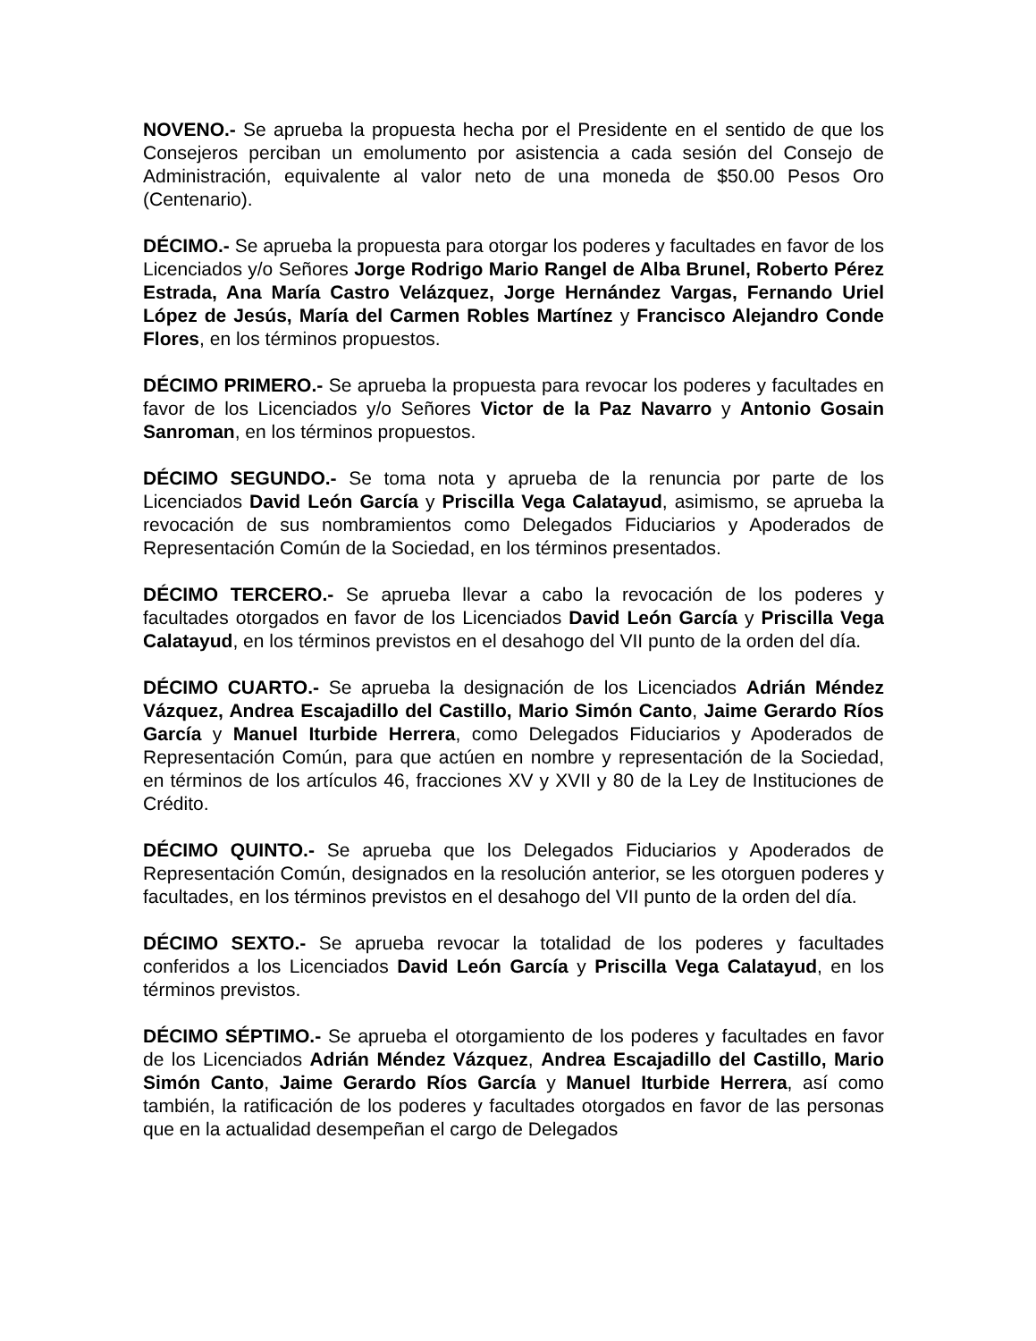NOVENO.- Se aprueba la propuesta hecha por el Presidente en el sentido de que los Consejeros perciban un emolumento por asistencia a cada sesión del Consejo de Administración, equivalente al valor neto de una moneda de $50.00 Pesos Oro (Centenario).
DÉCIMO.- Se aprueba la propuesta para otorgar los poderes y facultades en favor de los Licenciados y/o Señores Jorge Rodrigo Mario Rangel de Alba Brunel, Roberto Pérez Estrada, Ana María Castro Velázquez, Jorge Hernández Vargas, Fernando Uriel López de Jesús, María del Carmen Robles Martínez y Francisco Alejandro Conde Flores, en los términos propuestos.
DÉCIMO PRIMERO.- Se aprueba la propuesta para revocar los poderes y facultades en favor de los Licenciados y/o Señores Victor de la Paz Navarro y Antonio Gosain Sanroman, en los términos propuestos.
DÉCIMO SEGUNDO.- Se toma nota y aprueba de la renuncia por parte de los Licenciados David León García y Priscilla Vega Calatayud, asimismo, se aprueba la revocación de sus nombramientos como Delegados Fiduciarios y Apoderados de Representación Común de la Sociedad, en los términos presentados.
DÉCIMO TERCERO.- Se aprueba llevar a cabo la revocación de los poderes y facultades otorgados en favor de los Licenciados David León García y Priscilla Vega Calatayud, en los términos previstos en el desahogo del VII punto de la orden del día.
DÉCIMO CUARTO.- Se aprueba la designación de los Licenciados Adrián Méndez Vázquez, Andrea Escajadillo del Castillo, Mario Simón Canto, Jaime Gerardo Ríos García y Manuel Iturbide Herrera, como Delegados Fiduciarios y Apoderados de Representación Común, para que actúen en nombre y representación de la Sociedad, en términos de los artículos 46, fracciones XV y XVII y 80 de la Ley de Instituciones de Crédito.
DÉCIMO QUINTO.- Se aprueba que los Delegados Fiduciarios y Apoderados de Representación Común, designados en la resolución anterior, se les otorguen poderes y facultades, en los términos previstos en el desahogo del VII punto de la orden del día.
DÉCIMO SEXTO.- Se aprueba revocar la totalidad de los poderes y facultades conferidos a los Licenciados David León García y Priscilla Vega Calatayud, en los términos previstos.
DÉCIMO SÉPTIMO.- Se aprueba el otorgamiento de los poderes y facultades en favor de los Licenciados Adrián Méndez Vázquez, Andrea Escajadillo del Castillo, Mario Simón Canto, Jaime Gerardo Ríos García y Manuel Iturbide Herrera, así como también, la ratificación de los poderes y facultades otorgados en favor de las personas que en la actualidad desempeñan el cargo de Delegados